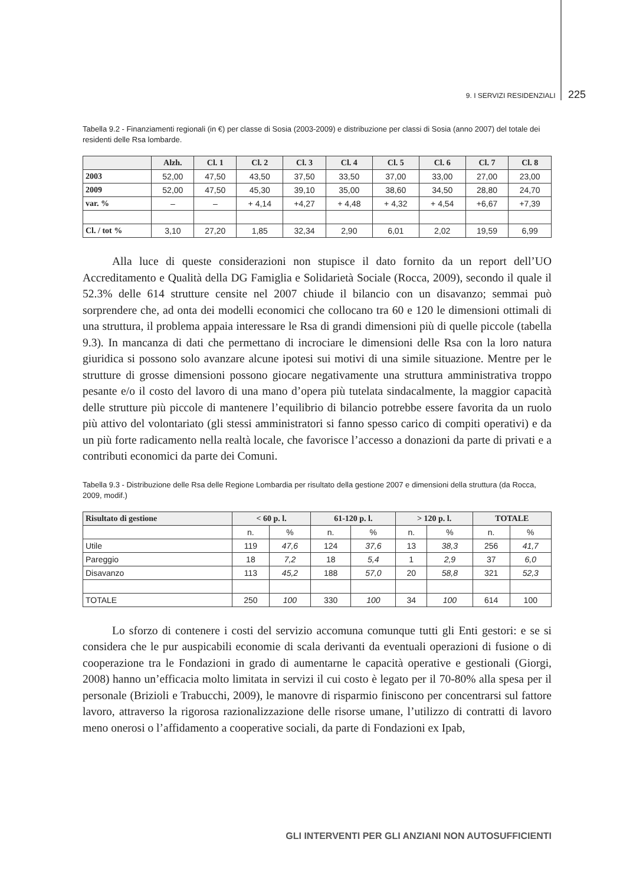9. I SERVIZI RESIDENZIALI 225
Tabella 9.2 - Finanziamenti regionali (in €) per classe di Sosia (2003-2009) e distribuzione per classi di Sosia (anno 2007) del totale dei residenti delle Rsa lombarde.
| | Alzh. | Cl. 1 | Cl. 2 | Cl. 3 | Cl. 4 | Cl. 5 | Cl. 6 | Cl. 7 | Cl. 8 |
| --- | --- | --- | --- | --- | --- | --- | --- | --- | --- |
| 2003 | 52,00 | 47,50 | 43,50 | 37,50 | 33,50 | 37,00 | 33,00 | 27,00 | 23,00 |
| 2009 | 52,00 | 47,50 | 45,30 | 39,10 | 35,00 | 38,60 | 34,50 | 28,80 | 24,70 |
| var. % | – | – | + 4,14 | +4,27 | + 4,48 | + 4,32 | + 4,54 | +6,67 | +7,39 |
| Cl. / tot % | 3,10 | 27,20 | 1,85 | 32,34 | 2,90 | 6,01 | 2,02 | 19,59 | 6,99 |
Alla luce di queste considerazioni non stupisce il dato fornito da un report dell’UO Accreditamento e Qualità della DG Famiglia e Solidarietà Sociale (Rocca, 2009), secondo il quale il 52.3% delle 614 strutture censite nel 2007 chiude il bilancio con un disavanzo; semmai può sorprendere che, ad onta dei modelli economici che collocano tra 60 e 120 le dimensioni ottimali di una struttura, il problema appaia interessare le Rsa di grandi dimensioni più di quelle piccole (tabella 9.3). In mancanza di dati che permettano di incrociare le dimensioni delle Rsa con la loro natura giuridica si possono solo avanzare alcune ipotesi sui motivi di una simile situazione. Mentre per le strutture di grosse dimensioni possono giocare negativamente una struttura amministrativa troppo pesante e/o il costo del lavoro di una mano d’opera più tutelata sindacalmente, la maggior capacità delle strutture più piccole di mantenere l’equilibrio di bilancio potrebbe essere favorita da un ruolo più attivo del volontariato (gli stessi amministratori si fanno spesso carico di compiti operativi) e da un più forte radicamento nella realtà locale, che favorisce l’accesso a donazioni da parte di privati e a contributi economici da parte dei Comuni.
Tabella 9.3 - Distribuzione delle Rsa delle Regione Lombardia per risultato della gestione 2007 e dimensioni della struttura (da Rocca, 2009, modif.)
| Risultato di gestione | < 60 p. l. | | 61-120 p. l. | | > 120 p. l. | | TOTALE | |
| --- | --- | --- | --- | --- | --- | --- | --- | --- |
| | n. | % | n. | % | n. | % | n. | % |
| Utile | 119 | 47,6 | 124 | 37,6 | 13 | 38,3 | 256 | 41,7 |
| Pareggio | 18 | 7,2 | 18 | 5,4 | 1 | 2,9 | 37 | 6,0 |
| Disavanzo | 113 | 45,2 | 188 | 57,0 | 20 | 58,8 | 321 | 52,3 |
| TOTALE | 250 | 100 | 330 | 100 | 34 | 100 | 614 | 100 |
Lo sforzo di contenere i costi del servizio accomuna comunque tutti gli Enti gestori: e se si considera che le pur auspicabili economie di scala derivanti da eventuali operazioni di fusione o di cooperazione tra le Fondazioni in grado di aumentarne le capacità operative e gestionali (Giorgi, 2008) hanno un’efficacia molto limitata in servizi il cui costo è legato per il 70-80% alla spesa per il personale (Brizioli e Trabucchi, 2009), le manovre di risparmio finiscono per concentrarsi sul fattore lavoro, attraverso la rigorosa razionalizzazione delle risorse umane, l’utilizzo di contratti di lavoro meno onerosi o l’affidamento a cooperative sociali, da parte di Fondazioni ex Ipab,
GLI INTERVENTI PER GLI ANZIANI NON AUTOSUFFICIENTI